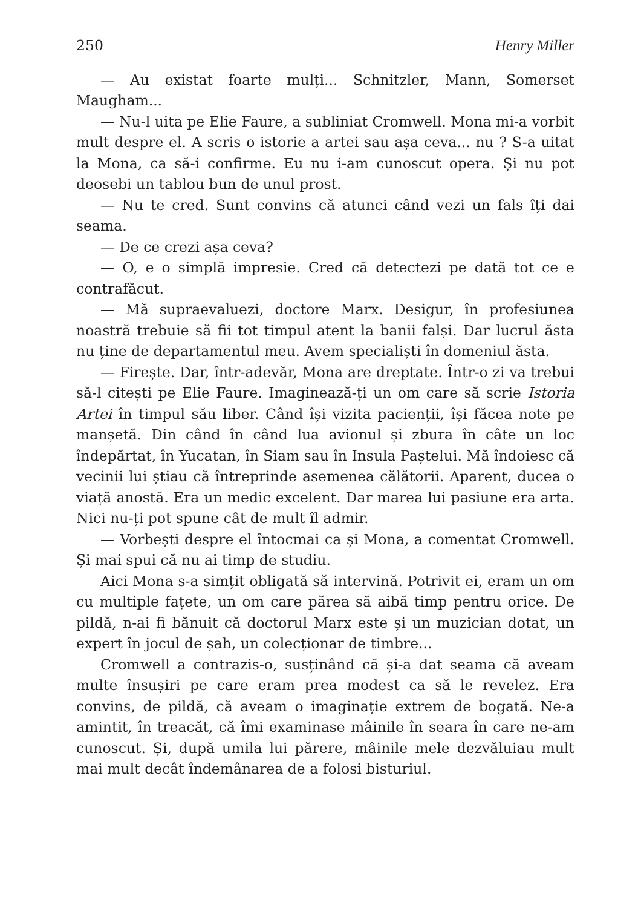250 Henry Miller
— Au existat foarte mulți... Schnitzler, Mann, Somerset Maugham...
— Nu-l uita pe Elie Faure, a subliniat Cromwell. Mona mi-a vorbit mult despre el. A scris o istorie a artei sau așa ceva... nu ? S-a uitat la Mona, ca să-i confirme. Eu nu i-am cunoscut opera. Și nu pot deosebi un tablou bun de unul prost.
— Nu te cred. Sunt convins că atunci când vezi un fals îți dai seama.
— De ce crezi așa ceva?
— O, e o simplă impresie. Cred că detectezi pe dată tot ce e contrafăcut.
— Mă supraevaluezi, doctore Marx. Desigur, în profesiunea noastră trebuie să fii tot timpul atent la banii falși. Dar lucrul ăsta nu ține de departamentul meu. Avem specialiști în domeniul ăsta.
— Firește. Dar, într-adevăr, Mona are dreptate. Într-o zi va trebui să-l citești pe Elie Faure. Imaginează-ți un om care să scrie Istoria Artei în timpul său liber. Când își vizita pacienții, își făcea note pe manșetă. Din când în când lua avionul și zbura în câte un loc îndepărtat, în Yucatan, în Siam sau în Insula Paștelui. Mă îndoiesc că vecinii lui știau că întreprinde asemenea călătorii. Aparent, ducea o viață anostă. Era un medic excelent. Dar marea lui pasiune era arta. Nici nu-ți pot spune cât de mult îl admir.
— Vorbești despre el întocmai ca și Mona, a comentat Cromwell. Și mai spui că nu ai timp de studiu.
Aici Mona s-a simțit obligată să intervină. Potrivit ei, eram un om cu multiple fațete, un om care părea să aibă timp pentru orice. De pildă, n-ai fi bănuit că doctorul Marx este și un muzician dotat, un expert în jocul de șah, un colecționar de timbre...
Cromwell a contrazis-o, susținând că și-a dat seama că aveam multe însușiri pe care eram prea modest ca să le revelez. Era convins, de pildă, că aveam o imaginație extrem de bogată. Ne-a amintit, în treacăt, că îmi examinase mâinile în seara în care ne-am cunoscut. Și, după umila lui părere, mâinile mele dezvăluiau mult mai mult decât îndemânarea de a folosi bisturiul.